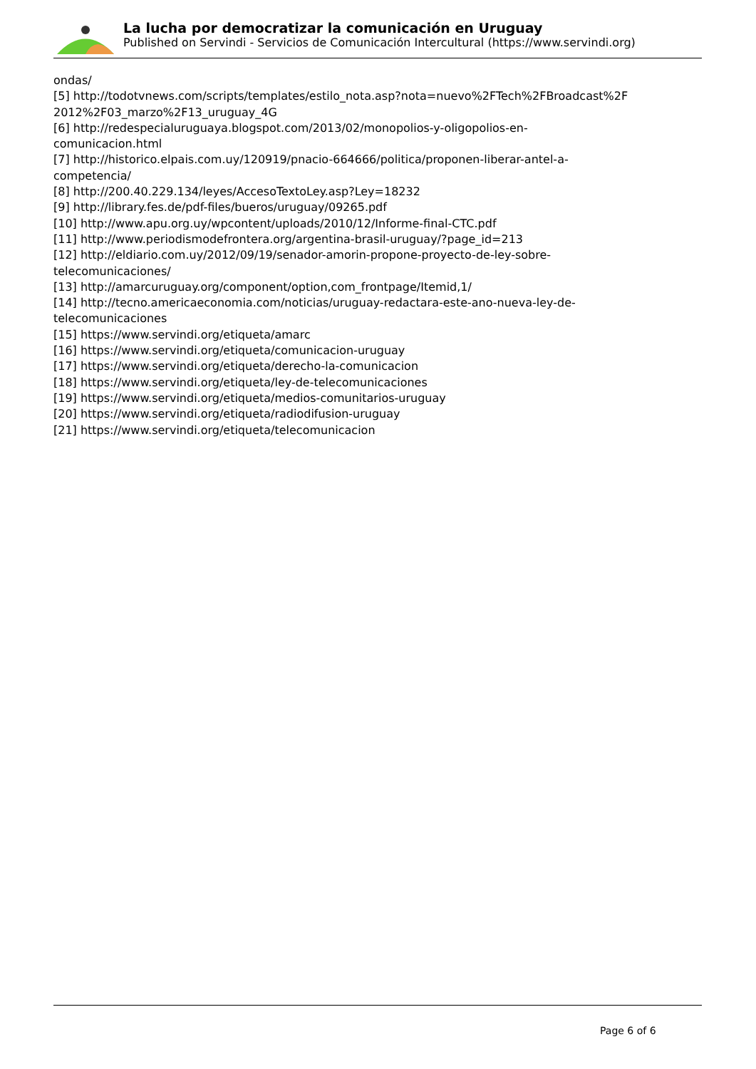La lucha por democratizar la comunicación en Uruguay
Published on Servindi - Servicios de Comunicación Intercultural (https://www.servindi.org)
ondas/
[5] http://todotvnews.com/scripts/templates/estilo_nota.asp?nota=nuevo%2FTech%2FBroadcast%2F 2012%2F03_marzo%2F13_uruguay_4G
[6] http://redespecialuruguaya.blogspot.com/2013/02/monopolios-y-oligopolios-en-
comunicacion.html
[7] http://historico.elpais.com.uy/120919/pnacio-664666/politica/proponen-liberar-antel-a-
competencia/
[8] http://200.40.229.134/leyes/AccesoTextoLey.asp?Ley=18232
[9] http://library.fes.de/pdf-files/bueros/uruguay/09265.pdf
[10] http://www.apu.org.uy/wpcontent/uploads/2010/12/Informe-final-CTC.pdf
[11] http://www.periodismodefrontera.org/argentina-brasil-uruguay/?page_id=213
[12] http://eldiario.com.uy/2012/09/19/senador-amorin-propone-proyecto-de-ley-sobre-
telecomunicaciones/
[13] http://amarcuruguay.org/component/option,com_frontpage/Itemid,1/
[14] http://tecno.americaeconomia.com/noticias/uruguay-redactara-este-ano-nueva-ley-de-
telecomunicaciones
[15] https://www.servindi.org/etiqueta/amarc
[16] https://www.servindi.org/etiqueta/comunicacion-uruguay
[17] https://www.servindi.org/etiqueta/derecho-la-comunicacion
[18] https://www.servindi.org/etiqueta/ley-de-telecomunicaciones
[19] https://www.servindi.org/etiqueta/medios-comunitarios-uruguay
[20] https://www.servindi.org/etiqueta/radiodifusion-uruguay
[21] https://www.servindi.org/etiqueta/telecomunicacion
Page 6 of 6